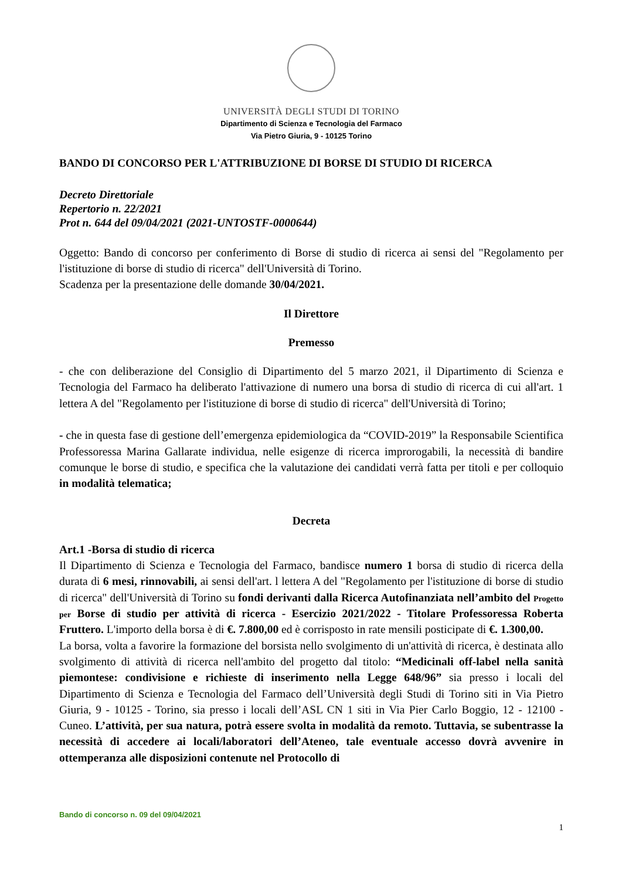UNIVERSITÀ DEGLI STUDI DI TORINO
Dipartimento di Scienza e Tecnologia del Farmaco
Via Pietro Giuria, 9 - 10125 Torino
BANDO DI CONCORSO PER L'ATTRIBUZIONE DI BORSE DI STUDIO DI RICERCA
Decreto Direttoriale
Repertorio n. 22/2021
Prot n. 644 del 09/04/2021 (2021-UNTOSTF-0000644)
Oggetto: Bando di concorso per conferimento di Borse di studio di ricerca ai sensi del "Regolamento per l'istituzione di borse di studio di ricerca" dell'Università di Torino.
Scadenza per la presentazione delle domande 30/04/2021.
Il Direttore
Premesso
- che con deliberazione del Consiglio di Dipartimento del 5 marzo 2021, il Dipartimento di Scienza e Tecnologia del Farmaco ha deliberato l'attivazione di numero una borsa di studio di ricerca di cui all'art. 1 lettera A del "Regolamento per l'istituzione di borse di studio di ricerca" dell'Università di Torino;
- che in questa fase di gestione dell’emergenza epidemiologica da “COVID-2019” la Responsabile Scientifica Professoressa Marina Gallarate individua, nelle esigenze di ricerca improrogabili, la necessità di bandire comunque le borse di studio, e specifica che la valutazione dei candidati verrà fatta per titoli e per colloquio in modalità telematica;
Decreta
Art.1 -Borsa di studio di ricerca
Il Dipartimento di Scienza e Tecnologia del Farmaco, bandisce numero 1 borsa di studio di ricerca della durata di 6 mesi, rinnovabili, ai sensi dell'art. l lettera A del "Regolamento per l'istituzione di borse di studio di ricerca" dell'Università di Torino su fondi derivanti dalla Ricerca Autofinanziata nell’ambito del Progetto per Borse di studio per attività di ricerca - Esercizio 2021/2022 - Titolare Professoressa Roberta Fruttero. L'importo della borsa è di €. 7.800,00 ed è corrisposto in rate mensili posticipate di €. 1.300,00.
La borsa, volta a favorire la formazione del borsista nello svolgimento di un'attività di ricerca, è destinata allo svolgimento di attività di ricerca nell'ambito del progetto dal titolo: “Medicinali off-label nella sanità piemontese: condivisione e richieste di inserimento nella Legge 648/96” sia presso i locali del Dipartimento di Scienza e Tecnologia del Farmaco dell’Università degli Studi di Torino siti in Via Pietro Giuria, 9 - 10125 - Torino, sia presso i locali dell’ASL CN 1 siti in Via Pier Carlo Boggio, 12 - 12100 - Cuneo. L’attività, per sua natura, potrà essere svolta in modalità da remoto. Tuttavia, se subentrasse la necessità di accedere ai locali/laboratori dell’Ateneo, tale eventuale accesso dovrà avvenire in ottemperanza alle disposizioni contenute nel Protocollo di
Bando di concorso n. 09 del 09/04/2021
1